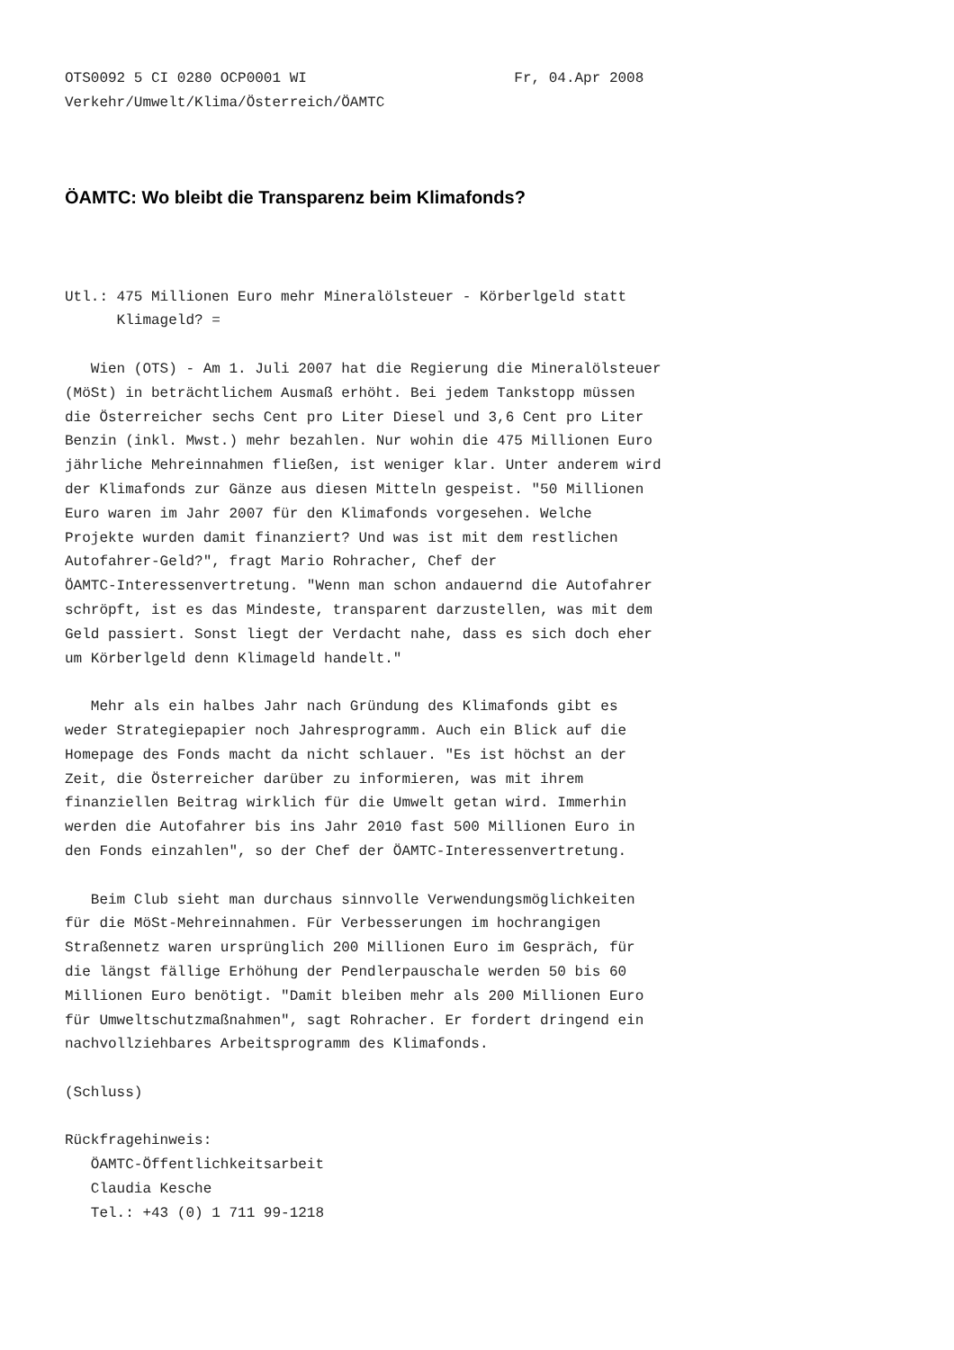OTS0092 5 CI 0280 OCP0001 WI                        Fr, 04.Apr 2008
Verkehr/Umwelt/Klima/Österreich/ÖAMTC
ÖAMTC: Wo bleibt die Transparenz beim Klimafonds?
Utl.: 475 Millionen Euro mehr Mineralölsteuer - Körberlgeld statt
      Klimageld? =

   Wien (OTS) - Am 1. Juli 2007 hat die Regierung die Mineralölsteuer
(MöSt) in beträchtlichem Ausmaß erhöht. Bei jedem Tankstopp müssen
die Österreicher sechs Cent pro Liter Diesel und 3,6 Cent pro Liter
Benzin (inkl. Mwst.) mehr bezahlen. Nur wohin die 475 Millionen Euro
jährliche Mehreinnahmen fließen, ist weniger klar. Unter anderem wird
der Klimafonds zur Gänze aus diesen Mitteln gespeist. "50 Millionen
Euro waren im Jahr 2007 für den Klimafonds vorgesehen. Welche
Projekte wurden damit finanziert? Und was ist mit dem restlichen
Autofahrer-Geld?", fragt Mario Rohracher, Chef der
ÖAMTC-Interessenvertretung. "Wenn man schon andauernd die Autofahrer
schröpft, ist es das Mindeste, transparent darzustellen, was mit dem
Geld passiert. Sonst liegt der Verdacht nahe, dass es sich doch eher
um Körberlgeld denn Klimageld handelt."

   Mehr als ein halbes Jahr nach Gründung des Klimafonds gibt es
weder Strategiepapier noch Jahresprogramm. Auch ein Blick auf die
Homepage des Fonds macht da nicht schlauer. "Es ist höchst an der
Zeit, die Österreicher darüber zu informieren, was mit ihrem
finanziellen Beitrag wirklich für die Umwelt getan wird. Immerhin
werden die Autofahrer bis ins Jahr 2010 fast 500 Millionen Euro in
den Fonds einzahlen", so der Chef der ÖAMTC-Interessenvertretung.

   Beim Club sieht man durchaus sinnvolle Verwendungsmöglichkeiten
für die MöSt-Mehreinnahmen. Für Verbesserungen im hochrangigen
Straßennetz waren ursprünglich 200 Millionen Euro im Gespräch, für
die längst fällige Erhöhung der Pendlerpauschale werden 50 bis 60
Millionen Euro benötigt. "Damit bleiben mehr als 200 Millionen Euro
für Umweltschutzmaßnahmen", sagt Rohracher. Er fordert dringend ein
nachvollziehbares Arbeitsprogramm des Klimafonds.

(Schluss)

Rückfragehinweis:
   ÖAMTC-Öffentlichkeitsarbeit
   Claudia Kesche
   Tel.: +43 (0) 1 711 99-1218